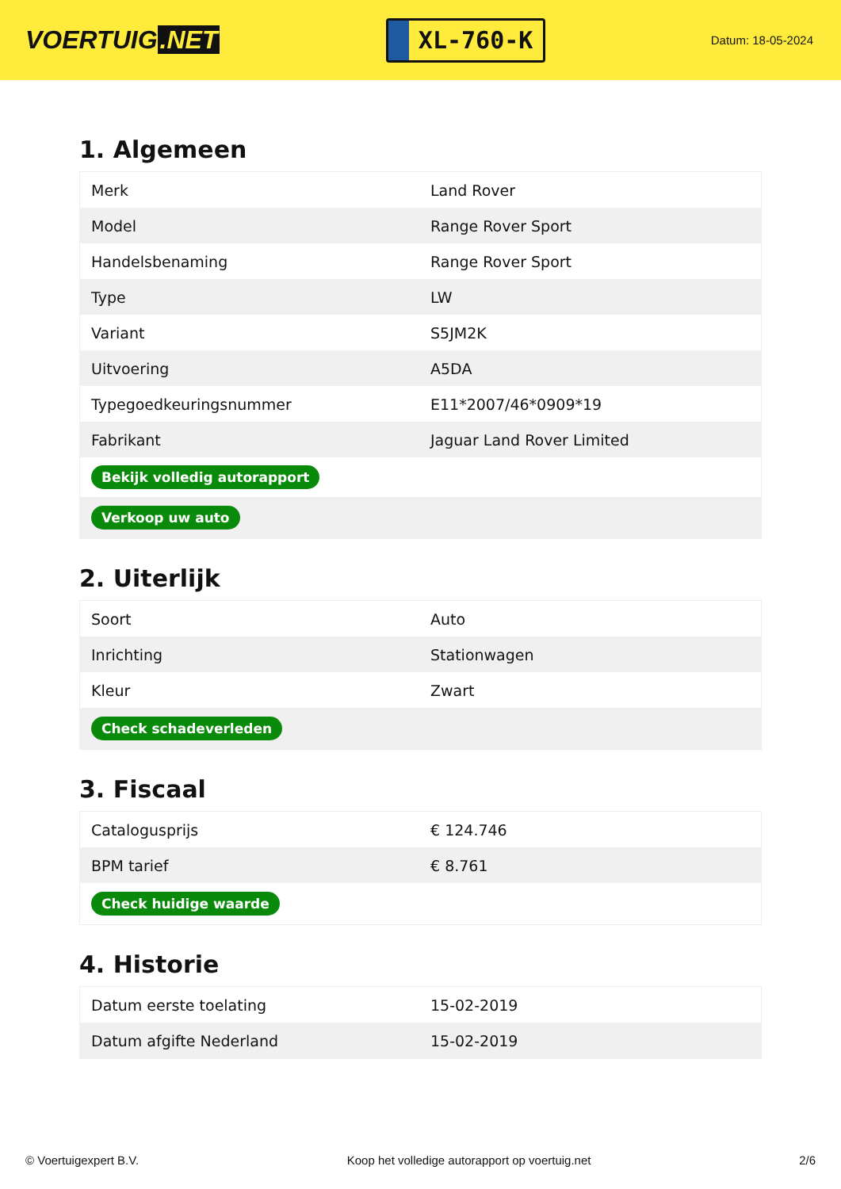VOERTUIG.NET
XL-760-K
Datum: 18-05-2024
1. Algemeen
| Merk | Land Rover |
| Model | Range Rover Sport |
| Handelsbenaming | Range Rover Sport |
| Type | LW |
| Variant | S5JM2K |
| Uitvoering | A5DA |
| Typegoedkeuringsnummer | E11*2007/46*0909*19 |
| Fabrikant | Jaguar Land Rover Limited |
| Bekijk volledig autorapport | |
| Verkoop uw auto | |
2. Uiterlijk
| Soort | Auto |
| Inrichting | Stationwagen |
| Kleur | Zwart |
| Check schadeverleden | |
3. Fiscaal
| Catalogusprijs | € 124.746 |
| BPM tarief | € 8.761 |
| Check huidige waarde | |
4. Historie
| Datum eerste toelating | 15-02-2019 |
| Datum afgifte Nederland | 15-02-2019 |
© Voertuigexpert B.V. Koop het volledige autorapport op voertuig.net 2/6